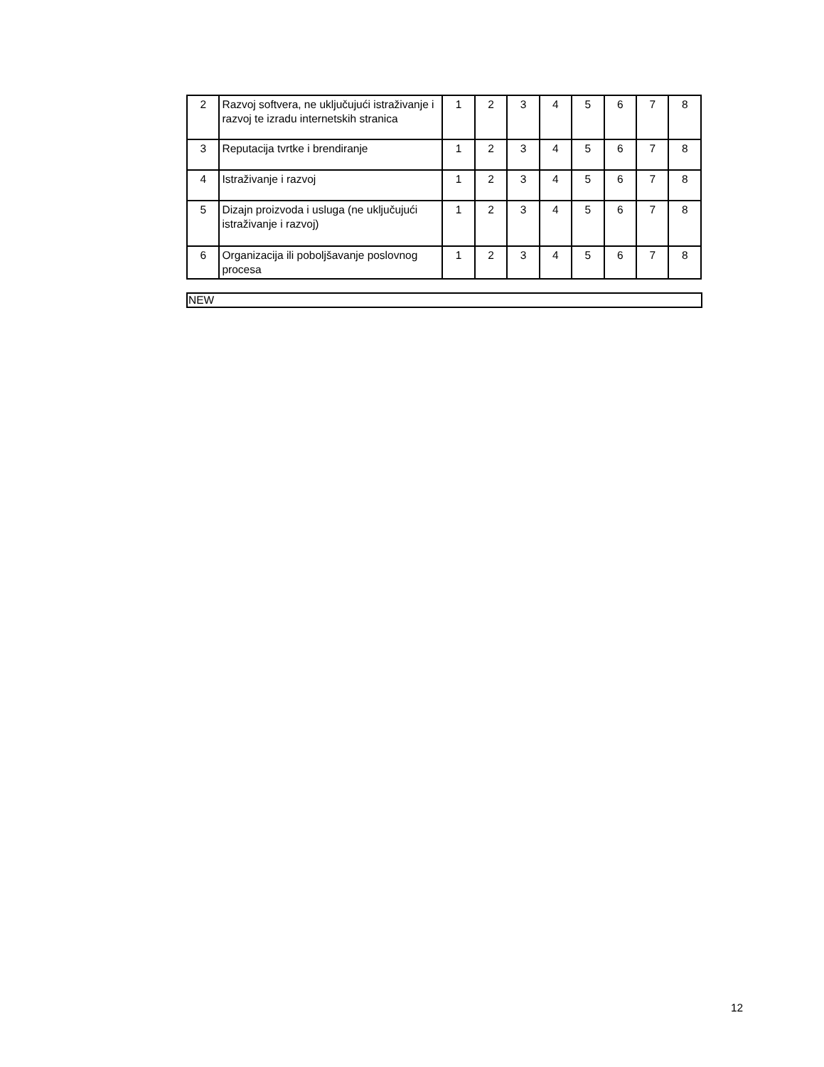| 2 | Razvoj softvera, ne uključujući istraživanje i razvoj te izradu internetskih stranica | 1 | 2 | 3 | 4 | 5 | 6 | 7 | 8 |
| 3 | Reputacija tvrtke i brendiranje | 1 | 2 | 3 | 4 | 5 | 6 | 7 | 8 |
| 4 | Istraživanje i razvoj | 1 | 2 | 3 | 4 | 5 | 6 | 7 | 8 |
| 5 | Dizajn proizvoda i usluga (ne uključujući istraživanje i razvoj) | 1 | 2 | 3 | 4 | 5 | 6 | 7 | 8 |
| 6 | Organizacija ili poboljšavanje poslovnog procesa | 1 | 2 | 3 | 4 | 5 | 6 | 7 | 8 |
NEW
12